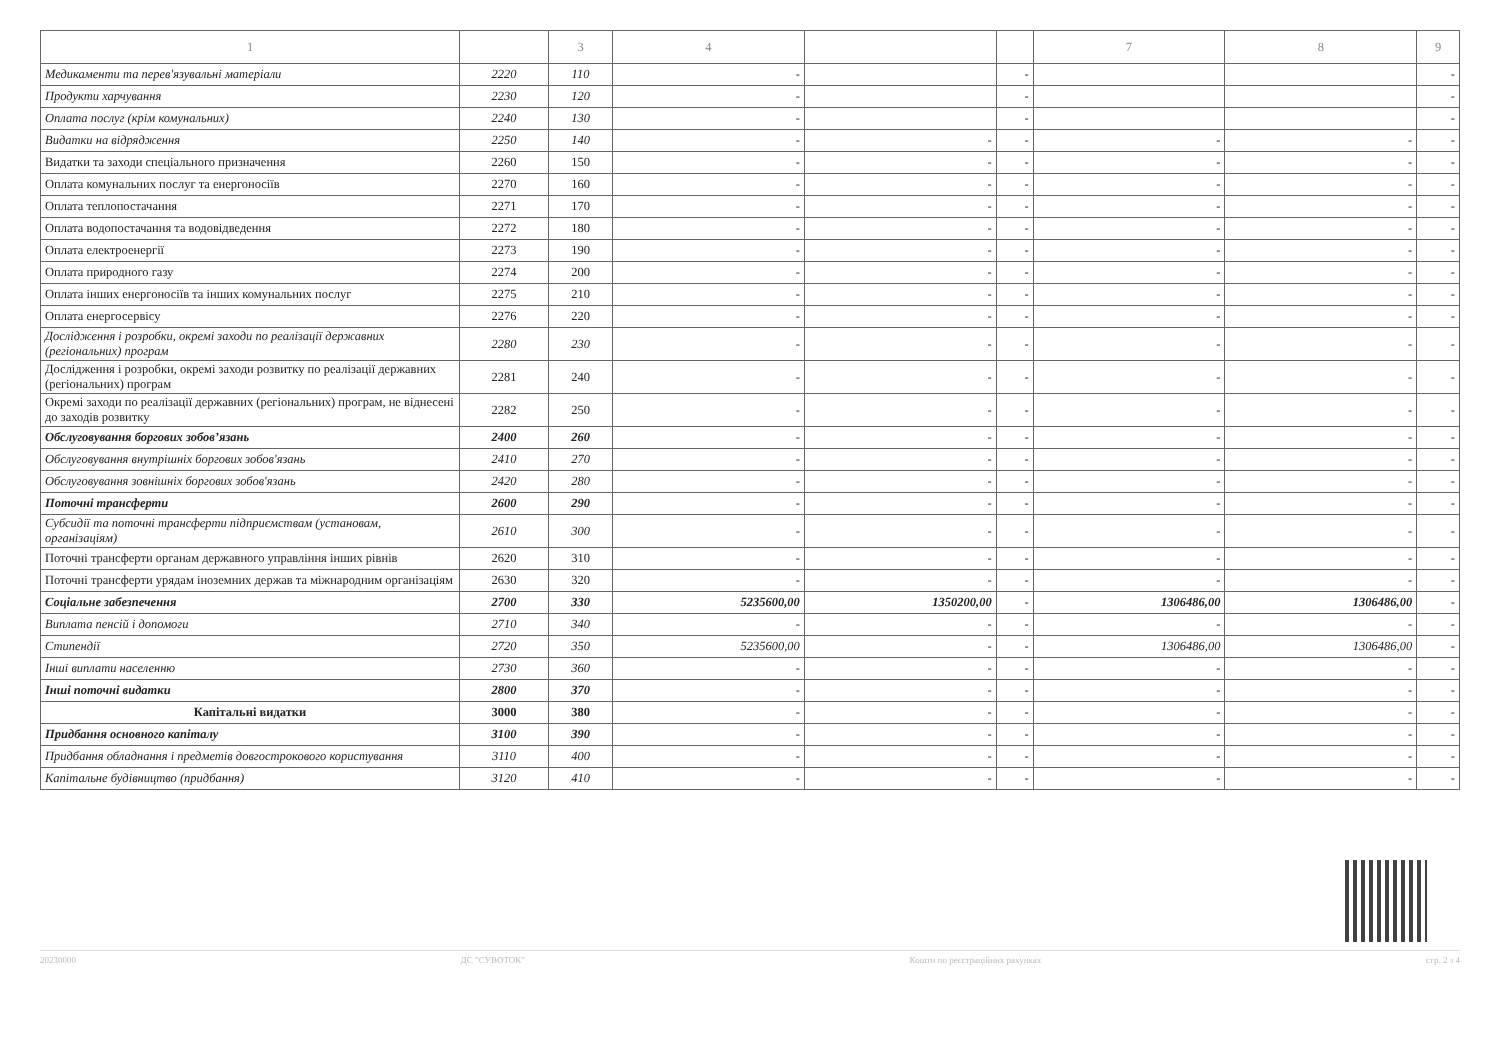| 1 | | 3 | 4 | | | 7 | 8 | 9 |
| --- | --- | --- | --- | --- | --- | --- | --- | --- |
| Медикаменти та перев'язувальні матеріали | 2220 | 110 | - | | - | | | - |
| Продукти харчування | 2230 | 120 | - | | - | | | - |
| Оплата послуг (крім комунальних) | 2240 | 130 | - | | - | | | - |
| Видатки на відрядження | 2250 | 140 | - | - | - | - | - | - |
| Видатки та заходи спеціального призначення | 2260 | 150 | - | - | - | - | - | - |
| Оплата комунальних послуг та енергоносіїв | 2270 | 160 | - | - | - | - | - | - |
| Оплата теплопостачання | 2271 | 170 | - | - | - | - | - | - |
| Оплата водопостачання та водовідведення | 2272 | 180 | - | - | - | - | - | - |
| Оплата електроенергії | 2273 | 190 | - | - | - | - | - | - |
| Оплата природного газу | 2274 | 200 | - | - | - | - | - | - |
| Оплата інших енергоносіїв та інших комунальних послуг | 2275 | 210 | - | - | - | - | - | - |
| Оплата енергосервісу | 2276 | 220 | - | - | - | - | - | - |
| Дослідження і розробки, окремі заходи по реалізації державних (регіональних) програм | 2280 | 230 | - | - | - | - | - | - |
| Дослідження і розробки, окремі заходи розвитку по реалізації державних (регіональних) програм | 2281 | 240 | - | - | - | - | - | - |
| Окремі заходи по реалізації державних (регіональних) програм, не віднесені до заходів розвитку | 2282 | 250 | - | - | - | - | - | - |
| Обслуговування боргових зобов’язань | 2400 | 260 | - | - | - | - | - | - |
| Обслуговування внутрішніх боргових зобов'язань | 2410 | 270 | - | - | - | - | - | - |
| Обслуговування зовнішніх боргових зобов'язань | 2420 | 280 | - | - | - | - | - | - |
| Поточні трансферти | 2600 | 290 | - | - | - | - | - | - |
| Субсидії та поточні трансферти підприємствам (установам, організаціям) | 2610 | 300 | - | - | - | - | - | - |
| Поточні трансферти органам державного управління інших рівнів | 2620 | 310 | - | - | - | - | - | - |
| Поточні трансферти урядам іноземних держав та міжнародним організаціям | 2630 | 320 | - | - | - | - | - | - |
| Соціальне забезпечення | 2700 | 330 | 5235600,00 | 1350200,00 | - | 1306486,00 | 1306486,00 | - |
| Виплата пенсій і допомоги | 2710 | 340 | - | - | - | - | - | - |
| Стипендії | 2720 | 350 | 5235600,00 | - | - | 1306486,00 | 1306486,00 | - |
| Інші виплати населенню | 2730 | 360 | - | - | - | - | - | - |
| Інші поточні видатки | 2800 | 370 | - | - | - | - | - | - |
| Капітальні видатки | 3000 | 380 | - | - | - | - | - | - |
| Придбання основного капіталу | 3100 | 390 | - | - | - | - | - | - |
| Придбання обладнання і предметів довгострокового користування | 3110 | 400 | - | - | - | - | - | - |
| Капітальне будівництво (придбання) | 3120 | 410 | - | - | - | - | - | - |
20230000 ДС "СУВОТОК" Кошти по реєстраційних рахунках стр. 2 з 4